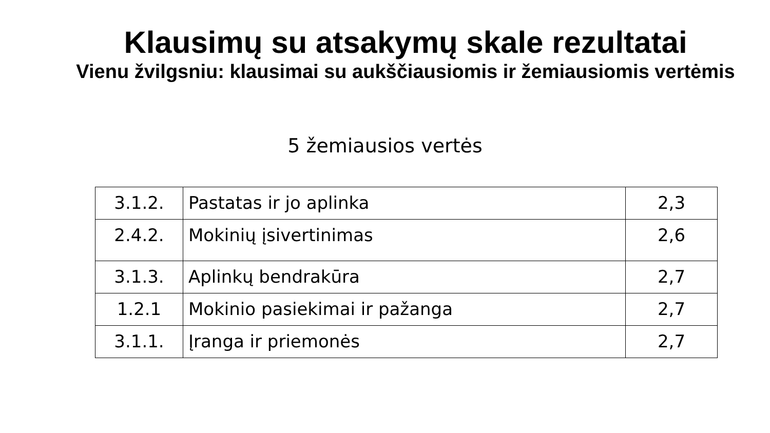Klausimų su atsakymų skale rezultatai
Vienu žvilgsniu: klausimai su aukščiausiomis ir žemiausiomis vertėmis
5 žemiausios vertės
| 3.1.2. | Pastatas ir jo aplinka | 2,3 |
| 2.4.2. | Mokinių įsivertinimas | 2,6 |
| 3.1.3. | Aplinkų bendrakūra | 2,7 |
| 1.2.1 | Mokinio pasiekimai ir pažanga | 2,7 |
| 3.1.1. | Įranga ir priemonės | 2,7 |